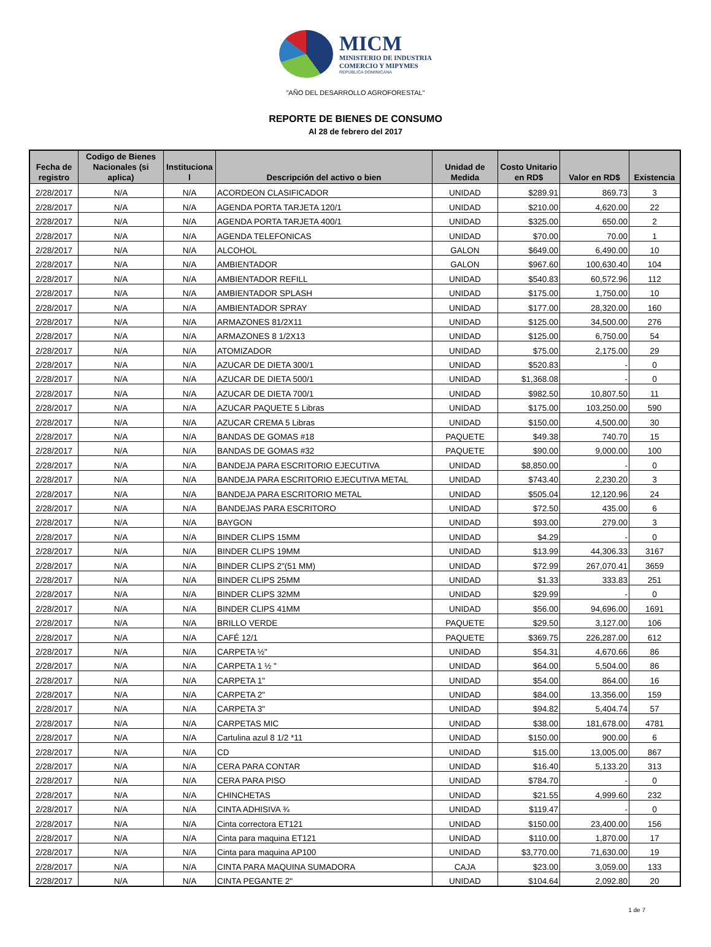MICM
MINISTERIO DE INDUSTRIA
COMERCIO Y MIPYMES
REPÚBLICA DOMINICANA
"AÑO DEL DESARROLLO AGROFORESTAL"
REPORTE DE BIENES DE CONSUMO
Al 28 de febrero del 2017
| Fecha de registro | Codigo de Bienes Nacionales (si aplica) | Instituciona l | Descripción del activo o bien | Unidad de Medida | Costo Unitario en RD$ | Valor en RD$ | Existencia |
| --- | --- | --- | --- | --- | --- | --- | --- |
| 2/28/2017 | N/A | N/A | ACORDEON CLASIFICADOR | UNIDAD | $289.91 | 869.73 | 3 |
| 2/28/2017 | N/A | N/A | AGENDA PORTA TARJETA 120/1 | UNIDAD | $210.00 | 4,620.00 | 22 |
| 2/28/2017 | N/A | N/A | AGENDA PORTA TARJETA 400/1 | UNIDAD | $325.00 | 650.00 | 2 |
| 2/28/2017 | N/A | N/A | AGENDA TELEFONICAS | UNIDAD | $70.00 | 70.00 | 1 |
| 2/28/2017 | N/A | N/A | ALCOHOL | GALON | $649.00 | 6,490.00 | 10 |
| 2/28/2017 | N/A | N/A | AMBIENTADOR | GALON | $967.60 | 100,630.40 | 104 |
| 2/28/2017 | N/A | N/A | AMBIENTADOR REFILL | UNIDAD | $540.83 | 60,572.96 | 112 |
| 2/28/2017 | N/A | N/A | AMBIENTADOR SPLASH | UNIDAD | $175.00 | 1,750.00 | 10 |
| 2/28/2017 | N/A | N/A | AMBIENTADOR SPRAY | UNIDAD | $177.00 | 28,320.00 | 160 |
| 2/28/2017 | N/A | N/A | ARMAZONES 81/2X11 | UNIDAD | $125.00 | 34,500.00 | 276 |
| 2/28/2017 | N/A | N/A | ARMAZONES 8 1/2X13 | UNIDAD | $125.00 | 6,750.00 | 54 |
| 2/28/2017 | N/A | N/A | ATOMIZADOR | UNIDAD | $75.00 | 2,175.00 | 29 |
| 2/28/2017 | N/A | N/A | AZUCAR DE DIETA 300/1 | UNIDAD | $520.83 | - | 0 |
| 2/28/2017 | N/A | N/A | AZUCAR DE DIETA 500/1 | UNIDAD | $1,368.08 | - | 0 |
| 2/28/2017 | N/A | N/A | AZUCAR DE DIETA 700/1 | UNIDAD | $982.50 | 10,807.50 | 11 |
| 2/28/2017 | N/A | N/A | AZUCAR PAQUETE 5 Libras | UNIDAD | $175.00 | 103,250.00 | 590 |
| 2/28/2017 | N/A | N/A | AZUCAR CREMA 5 Libras | UNIDAD | $150.00 | 4,500.00 | 30 |
| 2/28/2017 | N/A | N/A | BANDAS DE GOMAS #18 | PAQUETE | $49.38 | 740.70 | 15 |
| 2/28/2017 | N/A | N/A | BANDAS DE GOMAS #32 | PAQUETE | $90.00 | 9,000.00 | 100 |
| 2/28/2017 | N/A | N/A | BANDEJA PARA ESCRITORIO EJECUTIVA | UNIDAD | $8,850.00 | - | 0 |
| 2/28/2017 | N/A | N/A | BANDEJA PARA ESCRITORIO EJECUTIVA METAL | UNIDAD | $743.40 | 2,230.20 | 3 |
| 2/28/2017 | N/A | N/A | BANDEJA PARA ESCRITORIO METAL | UNIDAD | $505.04 | 12,120.96 | 24 |
| 2/28/2017 | N/A | N/A | BANDEJAS PARA ESCRITORO | UNIDAD | $72.50 | 435.00 | 6 |
| 2/28/2017 | N/A | N/A | BAYGON | UNIDAD | $93.00 | 279.00 | 3 |
| 2/28/2017 | N/A | N/A | BINDER CLIPS 15MM | UNIDAD | $4.29 | - | 0 |
| 2/28/2017 | N/A | N/A | BINDER CLIPS 19MM | UNIDAD | $13.99 | 44,306.33 | 3167 |
| 2/28/2017 | N/A | N/A | BINDER CLIPS 2"(51 MM) | UNIDAD | $72.99 | 267,070.41 | 3659 |
| 2/28/2017 | N/A | N/A | BINDER CLIPS 25MM | UNIDAD | $1.33 | 333.83 | 251 |
| 2/28/2017 | N/A | N/A | BINDER CLIPS 32MM | UNIDAD | $29.99 | - | 0 |
| 2/28/2017 | N/A | N/A | BINDER CLIPS 41MM | UNIDAD | $56.00 | 94,696.00 | 1691 |
| 2/28/2017 | N/A | N/A | BRILLO VERDE | PAQUETE | $29.50 | 3,127.00 | 106 |
| 2/28/2017 | N/A | N/A | CAFÉ 12/1 | PAQUETE | $369.75 | 226,287.00 | 612 |
| 2/28/2017 | N/A | N/A | CARPETA ½" | UNIDAD | $54.31 | 4,670.66 | 86 |
| 2/28/2017 | N/A | N/A | CARPETA 1 ½ " | UNIDAD | $64.00 | 5,504.00 | 86 |
| 2/28/2017 | N/A | N/A | CARPETA 1" | UNIDAD | $54.00 | 864.00 | 16 |
| 2/28/2017 | N/A | N/A | CARPETA 2" | UNIDAD | $84.00 | 13,356.00 | 159 |
| 2/28/2017 | N/A | N/A | CARPETA 3" | UNIDAD | $94.82 | 5,404.74 | 57 |
| 2/28/2017 | N/A | N/A | CARPETAS MIC | UNIDAD | $38.00 | 181,678.00 | 4781 |
| 2/28/2017 | N/A | N/A | Cartulina azul 8 1/2 *11 | UNIDAD | $150.00 | 900.00 | 6 |
| 2/28/2017 | N/A | N/A | CD | UNIDAD | $15.00 | 13,005.00 | 867 |
| 2/28/2017 | N/A | N/A | CERA PARA CONTAR | UNIDAD | $16.40 | 5,133.20 | 313 |
| 2/28/2017 | N/A | N/A | CERA PARA PISO | UNIDAD | $784.70 | - | 0 |
| 2/28/2017 | N/A | N/A | CHINCHETAS | UNIDAD | $21.55 | 4,999.60 | 232 |
| 2/28/2017 | N/A | N/A | CINTA ADHISIVA ¾ | UNIDAD | $119.47 | - | 0 |
| 2/28/2017 | N/A | N/A | Cinta correctora ET121 | UNIDAD | $150.00 | 23,400.00 | 156 |
| 2/28/2017 | N/A | N/A | Cinta para maquina ET121 | UNIDAD | $110.00 | 1,870.00 | 17 |
| 2/28/2017 | N/A | N/A | Cinta para maquina AP100 | UNIDAD | $3,770.00 | 71,630.00 | 19 |
| 2/28/2017 | N/A | N/A | CINTA PARA MAQUINA SUMADORA | CAJA | $23.00 | 3,059.00 | 133 |
| 2/28/2017 | N/A | N/A | CINTA PEGANTE 2" | UNIDAD | $104.64 | 2,092.80 | 20 |
1 de 7